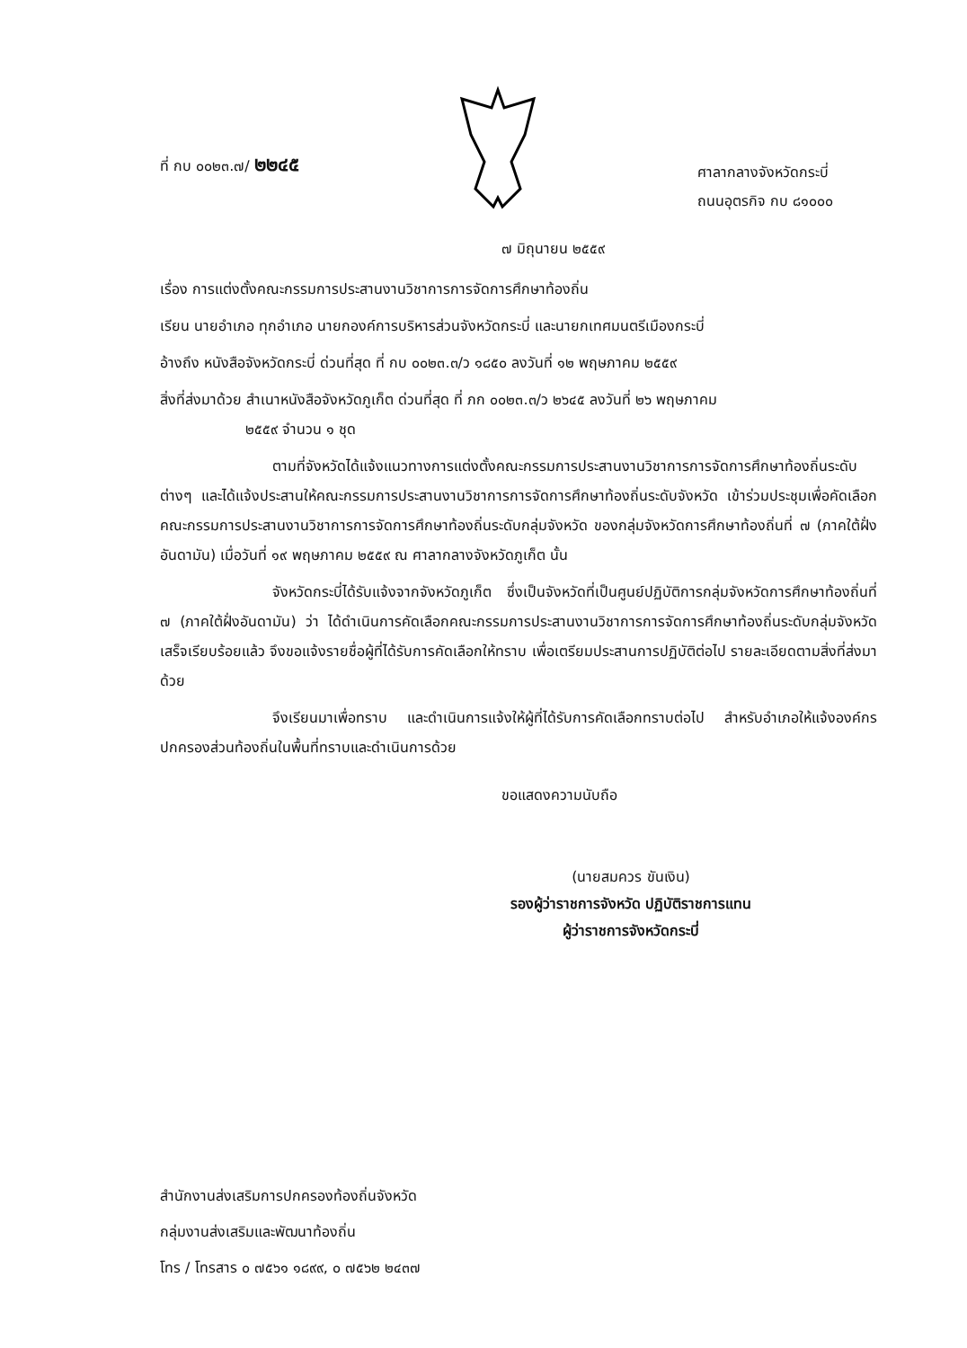ที่ กบ ๐๐๒๓.๗/ ๒๒๔๕
ศาลากลางจังหวัดกระบี่
ถนนอุตรกิจ กบ ๘๑๐๐๐
๗ มิถุนายน ๒๕๕๙
เรื่อง การแต่งตั้งคณะกรรมการประสานงานวิชาการการจัดการศึกษาท้องถิ่น
เรียน นายอำเภอ ทุกอำเภอ นายกองค์การบริหารส่วนจังหวัดกระบี่ และนายกเทศมนตรีเมืองกระบี่
อ้างถึง หนังสือจังหวัดกระบี่ ด่วนที่สุด ที่ กบ ๐๐๒๓.๓/ว ๑๘๕๐ ลงวันที่ ๑๒ พฤษภาคม ๒๕๕๙
สิ่งที่ส่งมาด้วย สำเนาหนังสือจังหวัดภูเก็ต ด่วนที่สุด ที่ ภก ๐๐๒๓.๓/ว ๒๖๔๕ ลงวันที่ ๒๖ พฤษภาคม
๒๕๕๙ จำนวน ๑ ชุด
ตามที่จังหวัดได้แจ้งแนวทางการแต่งตั้งคณะกรรมการประสานงานวิชาการการจัดการศึกษาท้องถิ่นระดับต่างๆ และได้แจ้งประสานให้คณะกรรมการประสานงานวิชาการการจัดการศึกษาท้องถิ่นระดับจังหวัด เข้าร่วมประชุมเพื่อคัดเลือกคณะกรรมการประสานงานวิชาการการจัดการศึกษาท้องถิ่นระดับกลุ่มจังหวัด ของกลุ่มจังหวัดการศึกษาท้องถิ่นที่ ๗ (ภาคใต้ฝั่งอันดามัน) เมื่อวันที่ ๑๙ พฤษภาคม ๒๕๕๙ ณ ศาลากลางจังหวัดภูเก็ต นั้น
จังหวัดกระบี่ได้รับแจ้งจากจังหวัดภูเก็ต ซึ่งเป็นจังหวัดที่เป็นศูนย์ปฏิบัติการกลุ่มจังหวัดการศึกษาท้องถิ่นที่ ๗ (ภาคใต้ฝั่งอันดามัน) ว่า ได้ดำเนินการคัดเลือกคณะกรรมการประสานงานวิชาการการจัดการศึกษาท้องถิ่นระดับกลุ่มจังหวัดเสร็จเรียบร้อยแล้ว จึงขอแจ้งรายชื่อผู้ที่ได้รับการคัดเลือกให้ทราบ เพื่อเตรียมประสานการปฏิบัติต่อไป รายละเอียดตามสิ่งที่ส่งมาด้วย
จึงเรียนมาเพื่อทราบ และดำเนินการแจ้งให้ผู้ที่ได้รับการคัดเลือกทราบต่อไป สำหรับอำเภอให้แจ้งองค์กรปกครองส่วนท้องถิ่นในพื้นที่ทราบและดำเนินการด้วย
ขอแสดงความนับถือ
(นายสมควร ขันเงิน)
รองผู้ว่าราชการจังหวัด ปฏิบัติราชการแทน
ผู้ว่าราชการจังหวัดกระบี่
สำนักงานส่งเสริมการปกครองท้องถิ่นจังหวัด
กลุ่มงานส่งเสริมและพัฒนาท้องถิ่น
โทร / โทรสาร ๐ ๗๕๖๑ ๑๘๙๙, ๐ ๗๕๖๒ ๒๔๓๗